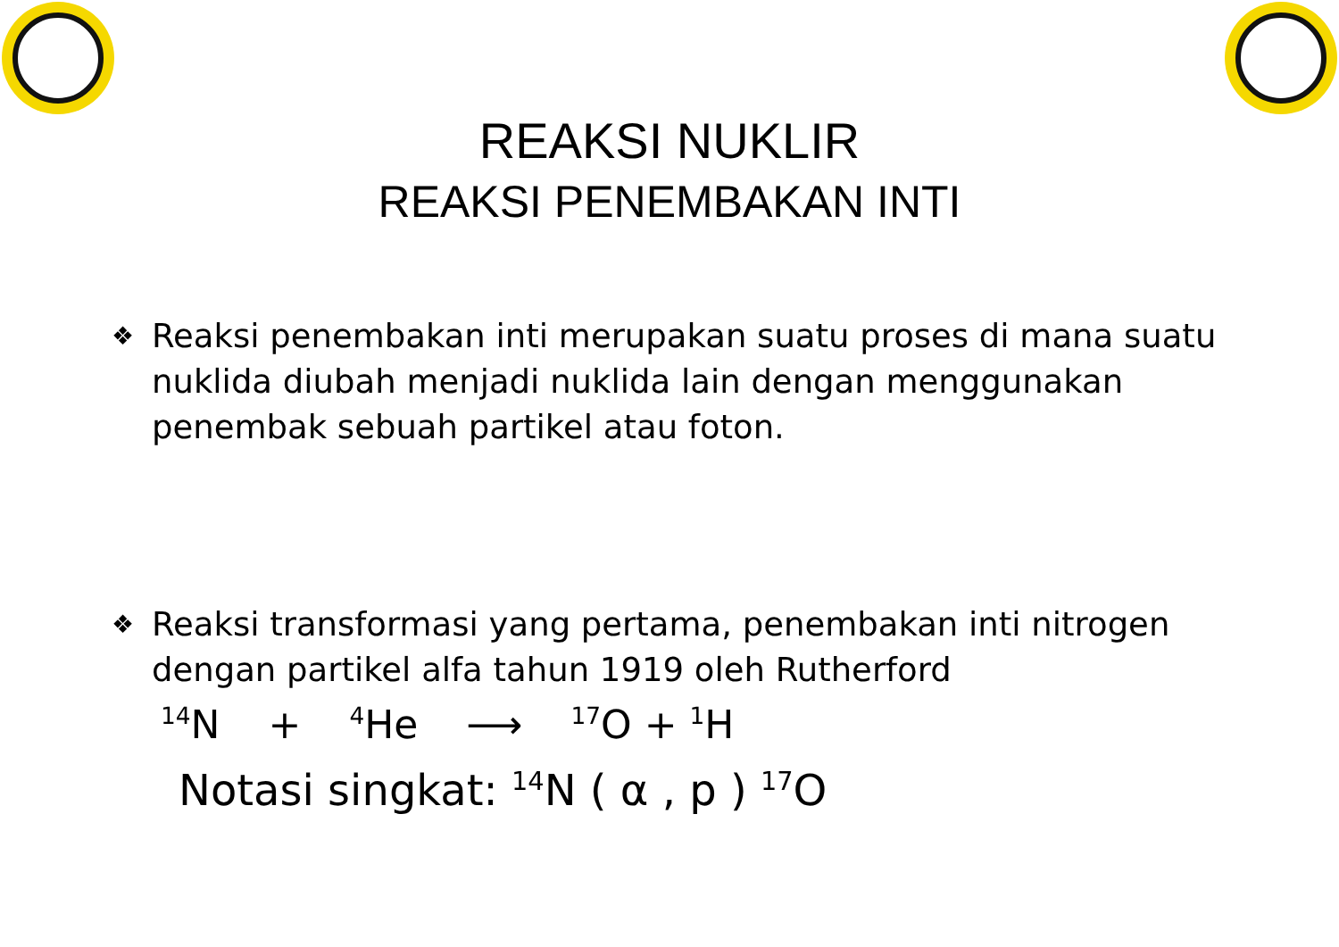REAKSI NUKLIR
REAKSI PENEMBAKAN INTI
❖
Reaksi penembakan inti merupakan suatu proses di mana suatu nuklida diubah menjadi nuklida lain dengan menggunakan penembak sebuah partikel atau foton.
❖
Reaksi transformasi yang pertama, penembakan inti nitrogen dengan partikel alfa tahun 1919 oleh Rutherford
<sup>14</sup>N + <sup>4</sup>He ⟶ <sup>17</sup>O + <sup>1</sup>H
Notasi singkat: <sup>14</sup>N ( α , p ) <sup>17</sup>O